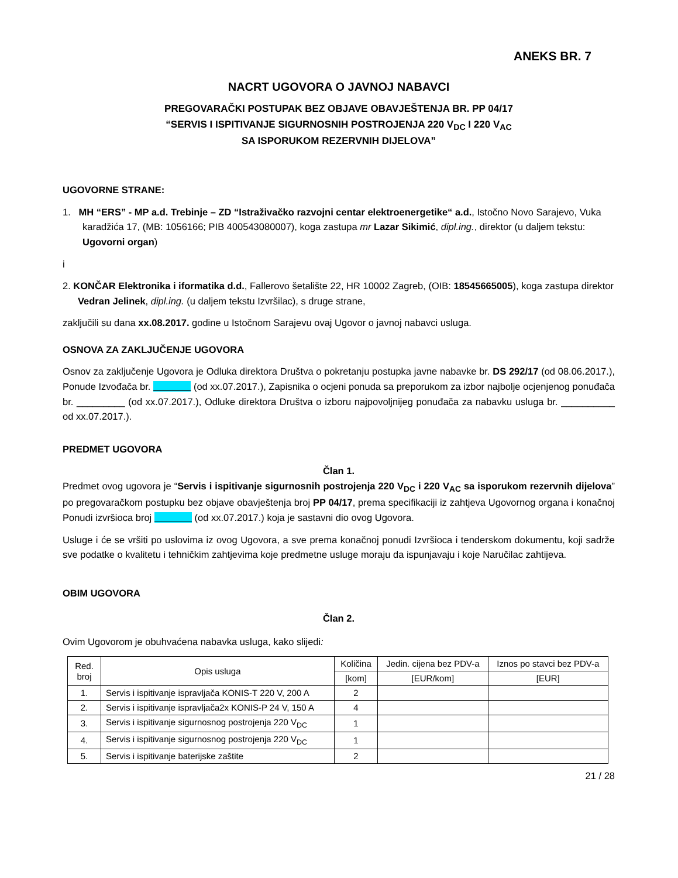ANEKS BR. 7
NACRT UGOVORA O JAVNOJ NABAVCI
PREGOVARAČKI POSTUPAK BEZ OBJAVE OBAVJEŠTENJA BR. PP 04/17
“SERVIS I ISPITIVANJE SIGURNOSNIH POSTROJENJA 220 V<sub>DC</sub> I 220 V<sub>AC</sub>
SA ISPORUKOM REZERVNIH DIJELOVA”
UGOVORNE STRANE:
1. MH “ERS” - MP a.d. Trebinje – ZD “Istraživačko razvojni centar elektroenergetike“ a.d., Istočno Novo Sarajevo, Vuka karadžića 17, (MB: 1056166; PIB 400543080007), koga zastupa mr Lazar Sikimić, dipl.ing., direktor (u daljem tekstu: Ugovorni organ)
i
2. KONČAR Elektronika i iformatika d.d., Fallerovo šetalište 22, HR 10002 Zagreb, (OIB: 18545665005), koga zastupa direktor Vedran Jelinek, dipl.ing. (u daljem tekstu Izvršilac), s druge strane,
zaključili su dana xx.08.2017. godine u Istočnom Sarajevu ovaj Ugovor o javnoj nabavci usluga.
OSNOVA ZA ZAKLJUČENJE UGOVORA
Osnov za zaključenje Ugovora je Odluka direktora Društva o pokretanju postupka javne nabavke br. DS 292/17 (od 08.06.2017.), Ponude Izvođača br. (od xx.07.2017.), Zapisnika o ocjeni ponuda sa preporukom za izbor najbolje ocjenjenog ponuđača br. _________ (od xx.07.2017.), Odluke direktora Društva o izboru najpovoljnijeg ponuđača za nabavku usluga br. __________ od xx.07.2017.).
PREDMET UGOVORA
Član 1.
Predmet ovog ugovora je “Servis i ispitivanje sigurnosnih postrojenja 220 V<sub>DC</sub> i 220 V<sub>AC</sub> sa isporukom rezervnih dijelova” po pregovaračkom postupku bez objave obavještenja broj PP 04/17, prema specifikaciji iz zahtjeva Ugovornog organa i konačnoj Ponudi izvršioca broj (od xx.07.2017.) koja je sastavni dio ovog Ugovora.
Usluge i će se vršiti po uslovima iz ovog Ugovora, a sve prema konačnoj ponudi Izvršioca i tenderskom dokumentu, koji sadrže sve podatke o kvalitetu i tehničkim zahtjevima koje predmetne usluge moraju da ispunjavaju i koje Naručilac zahtijeva.
OBIM UGOVORA
Član 2.
Ovim Ugovorom je obuhvaćena nabavka usluga, kako slijedi:
| Red. broj | Opis usluga | Količina | Jedin. cijena bez PDV-a | Iznos po stavci bez PDV-a |
| --- | --- | --- | --- | --- |
| | | [kom] | [EUR/kom] | [EUR] |
| 1. | Servis i ispitivanje ispravljača KONIS-T 220 V, 200 A | 2 | | |
| 2. | Servis i ispitivanje ispravljača2x KONIS-P 24 V, 150 A | 4 | | |
| 3. | Servis i ispitivanje sigurnosnog postrojenja 220 V<sub>DC</sub> | 1 | | |
| 4. | Servis i ispitivanje sigurnosnog postrojenja 220 V<sub>DC</sub> | 1 | | |
| 5. | Servis i ispitivanje baterijske zaštite | 2 | | |
21 / 28